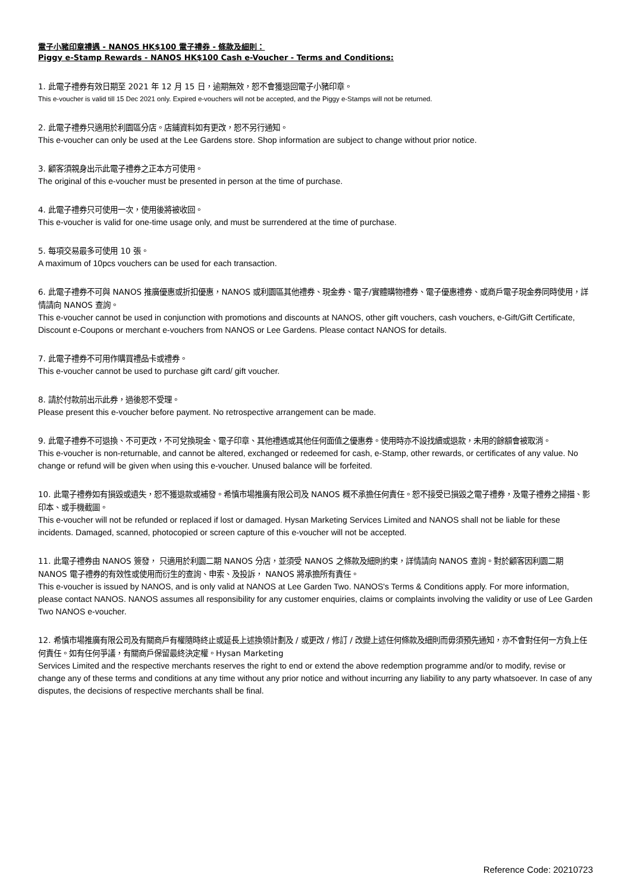電子小豬印章禮遇 - NANOS HK$100 電子禮券 - 條款及細則：
Piggy e-Stamp Rewards - NANOS HK$100 Cash e-Voucher - Terms and Conditions:
1. 此電子禮券有效日期至 2021 年 12 月 15 日，逾期無效，恕不會獲退回電子小豬印章。
This e-voucher is valid till 15 Dec 2021 only. Expired e-vouchers will not be accepted, and the Piggy e-Stamps will not be returned.
2. 此電子禮券只適用於利園區分店。店鋪資料如有更改，恕不另行通知。
This e-voucher can only be used at the Lee Gardens store. Shop information are subject to change without prior notice.
3. 顧客須親身出示此電子禮券之正本方可使用。
The original of this e-voucher must be presented in person at the time of purchase.
4. 此電子禮券只可使用一次，使用後將被收回。
This e-voucher is valid for one-time usage only, and must be surrendered at the time of purchase.
5. 每項交易最多可使用 10 張。
A maximum of 10pcs vouchers can be used for each transaction.
6. 此電子禮券不可與 NANOS 推廣優惠或折扣優惠，NANOS 或利園區其他禮券、現金券、電子/實體購物禮券、電子優惠禮券、或商戶電子現金券同時使用，詳情請向 NANOS 查詢。
This e-voucher cannot be used in conjunction with promotions and discounts at NANOS, other gift vouchers, cash vouchers, e-Gift/Gift Certificate, Discount e-Coupons or merchant e-vouchers from NANOS or Lee Gardens. Please contact NANOS for details.
7. 此電子禮券不可用作購買禮品卡或禮券。
This e-voucher cannot be used to purchase gift card/ gift voucher.
8. 請於付款前出示此券，過後恕不受理。
Please present this e-voucher before payment. No retrospective arrangement can be made.
9. 此電子禮券不可退換、不可更改，不可兌換現金、電子印章、其他禮遇或其他任何面值之優惠券。使用時亦不設找續或退款，未用的餘額會被取消。
This e-voucher is non-returnable, and cannot be altered, exchanged or redeemed for cash, e-Stamp, other rewards, or certificates of any value. No change or refund will be given when using this e-voucher. Unused balance will be forfeited.
10. 此電子禮券如有損毀或遺失，恕不獲退款或補發。希慎市場推廣有限公司及 NANOS 概不承擔任何責任。恕不接受已損毀之電子禮券，及電子禮券之掃描、影印本、或手機截圖。
This e-voucher will not be refunded or replaced if lost or damaged. Hysan Marketing Services Limited and NANOS shall not be liable for these incidents. Damaged, scanned, photocopied or screen capture of this e-voucher will not be accepted.
11. 此電子禮券由 NANOS 簽發， 只適用於利園二期 NANOS 分店，並須受 NANOS 之條款及細則約束，詳情請向 NANOS 查詢。對於顧客因利園二期 NANOS 電子禮券的有效性或使用而衍生的查詢、申索、及投訴， NANOS 將承擔所有責任。
This e-voucher is issued by NANOS, and is only valid at NANOS at Lee Garden Two. NANOS's Terms & Conditions apply. For more information, please contact NANOS. NANOS assumes all responsibility for any customer enquiries, claims or complaints involving the validity or use of Lee Garden Two NANOS e-voucher.
12. 希慎市場推廣有限公司及有關商戶有權隨時終止或延長上述換領計劃及 / 或更改 / 修訂 / 改變上述任何條款及細則而毋須預先通知，亦不會對任何一方負上任何責任。如有任何爭議，有關商戶保留最終決定權。Hysan Marketing
Services Limited and the respective merchants reserves the right to end or extend the above redemption programme and/or to modify, revise or change any of these terms and conditions at any time without any prior notice and without incurring any liability to any party whatsoever. In case of any disputes, the decisions of respective merchants shall be final.
Reference Code: 20210723